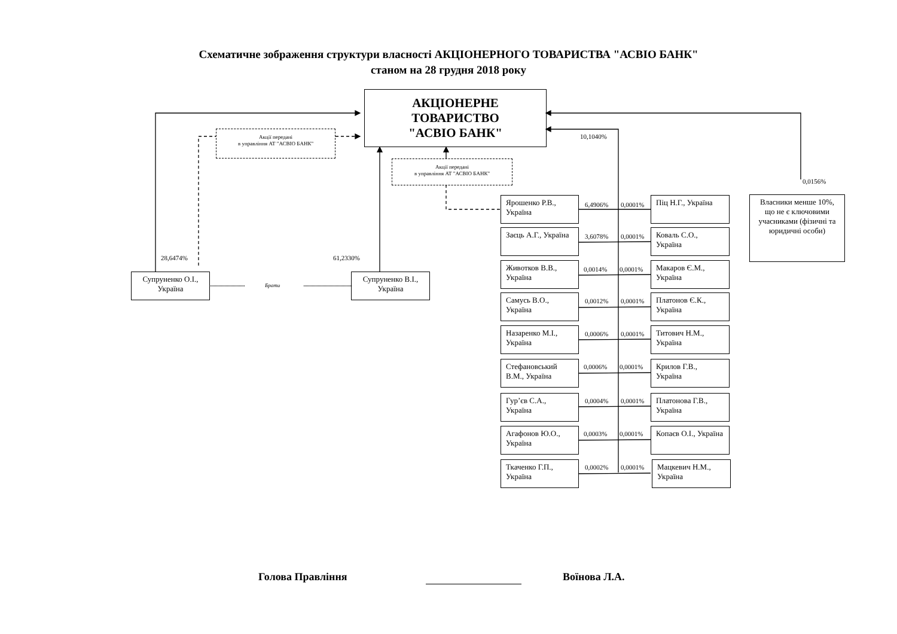Схематичне зображення структури власності АКЦІОНЕРНОГО ТОВАРИСТВА "АСВІО БАНК"
станом на 28 грудня 2018 року
АКЦІОНЕРНЕ
ТОВАРИСТВО
"АСВІО БАНК"
Акції передані
в управління АТ "АСВІО БАНК"
10,1040%
Акції передані
в управління АТ "АСВІО БАНК"
0,0156%
Власники менше 10%, що не є ключовими учасниками (фізичні та юридичні особи)
28,6474%
61,2330%
Супруненко О.І., Україна
Брати
Супруненко В.І., Україна
Ярошенко Р.В., Україна
6,4906%
0,0001%
Піц Н.Г., Україна
Заєць А.Г., Україна
3,6078%
0,0001%
Коваль С.О., Україна
Животков В.В., Україна
0,0014%
0,0001%
Макаров Є.М., Україна
Самусь В.О., Україна
0,0012%
0,0001%
Платонов Є.К., Україна
Назаренко М.І., Україна
0,0006%
0,0001%
Титович Н.М., Україна
Стефановський В.М., Україна
0,0006%
0,0001%
Крилов Г.В., Україна
Гур’єв С.А., Україна
0,0004%
0,0001%
Платонова Г.В., Україна
Агафонов Ю.О., Україна
0,0003%
0,0001%
Копаєв О.І., Україна
Ткаченко Г.П., Україна
0,0002%
0,0001%
Мацкевич Н.М., Україна
Голова Правління
Воїнова Л.А.